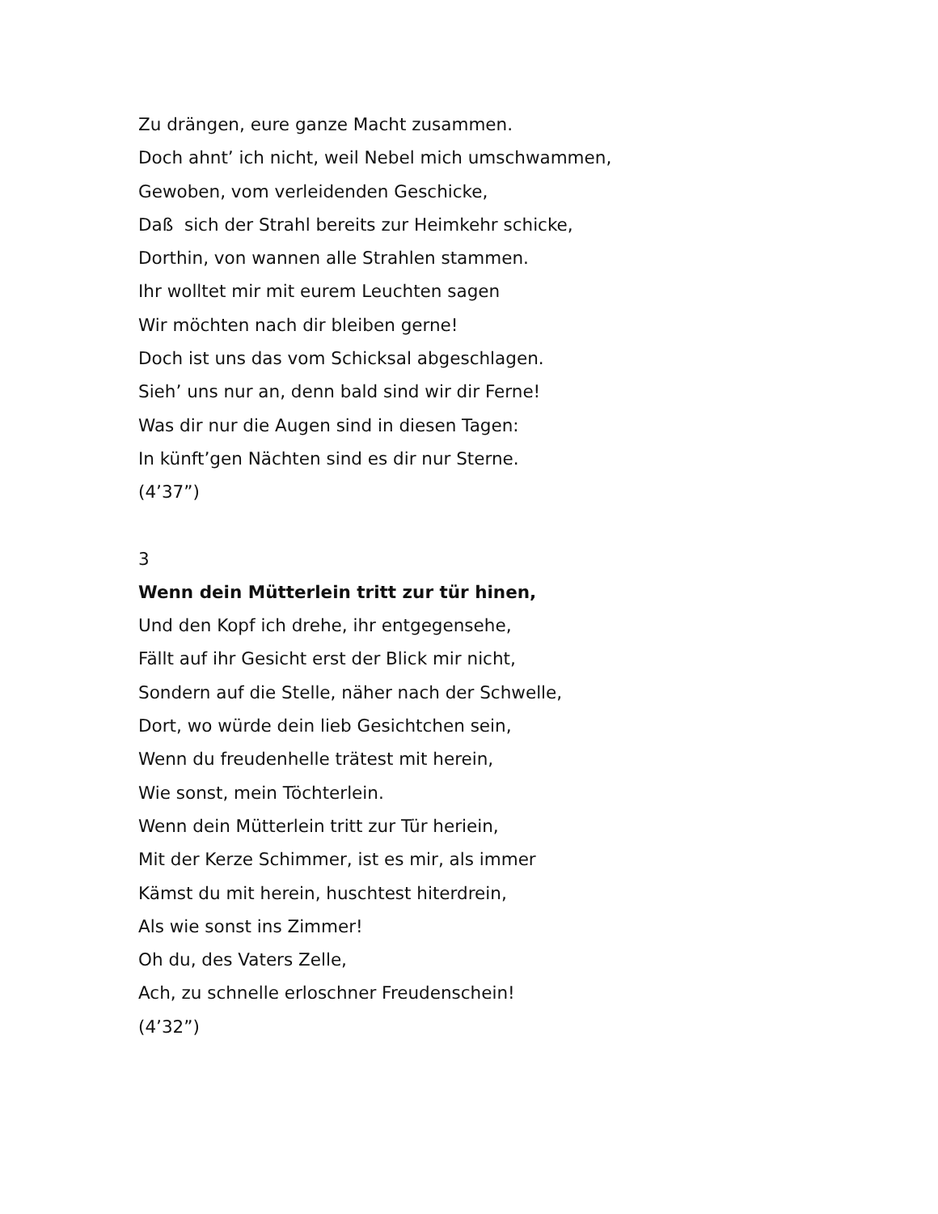Zu drängen, eure ganze Macht zusammen.
Doch ahnt’ ich nicht, weil Nebel mich umschwammen,
Gewoben, vom verleidenden Geschicke,
Daß sich der Strahl bereits zur Heimkehr schicke,
Dorthin, von wannen alle Strahlen stammen.
Ihr wolltet mir mit eurem Leuchten sagen
Wir möchten nach dir bleiben gerne!
Doch ist uns das vom Schicksal abgeschlagen.
Sieh’ uns nur an, denn bald sind wir dir Ferne!
Was dir nur die Augen sind in diesen Tagen:
In künft’gen Nächten sind es dir nur Sterne.
(4’37”)
3
Wenn dein Mütterlein tritt zur tür hinen,
Und den Kopf ich drehe, ihr entgegensehe,
Fällt auf ihr Gesicht erst der Blick mir nicht,
Sondern auf die Stelle, näher nach der Schwelle,
Dort, wo würde dein lieb Gesichtchen sein,
Wenn du freudenhelle trätest mit herein,
Wie sonst, mein Töchterlein.
Wenn dein Mütterlein tritt zur Tür heriein,
Mit der Kerze Schimmer, ist es mir, als immer
Kämst du mit herein, huschtest hiterdrein,
Als wie sonst ins Zimmer!
Oh du, des Vaters Zelle,
Ach, zu schnelle erloschner Freudenschein!
(4’32”)